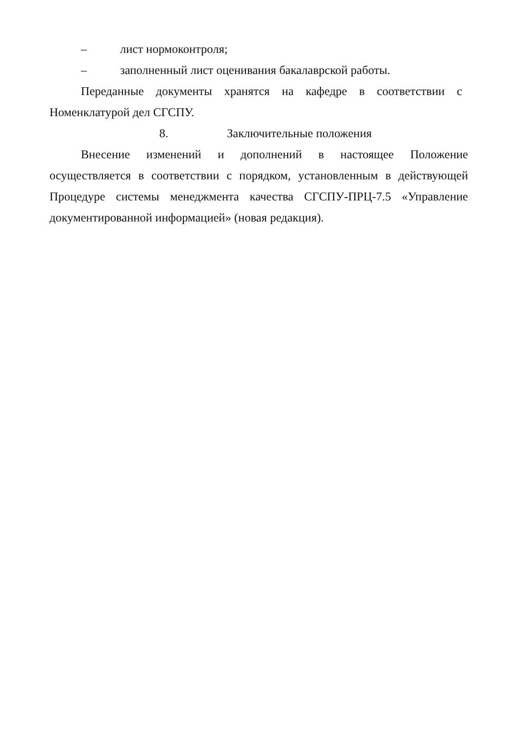– лист нормоконтроля;
– заполненный лист оценивания бакалаврской работы.
Переданные документы хранятся на кафедре в соответствии с Номенклатурой дел СГСПУ.
8. Заключительные положения
Внесение изменений и дополнений в настоящее Положение осуществляется в соответствии с порядком, установленным в действующей Процедуре системы менеджмента качества СГСПУ-ПРЦ-7.5 «Управление документированной информацией» (новая редакция).